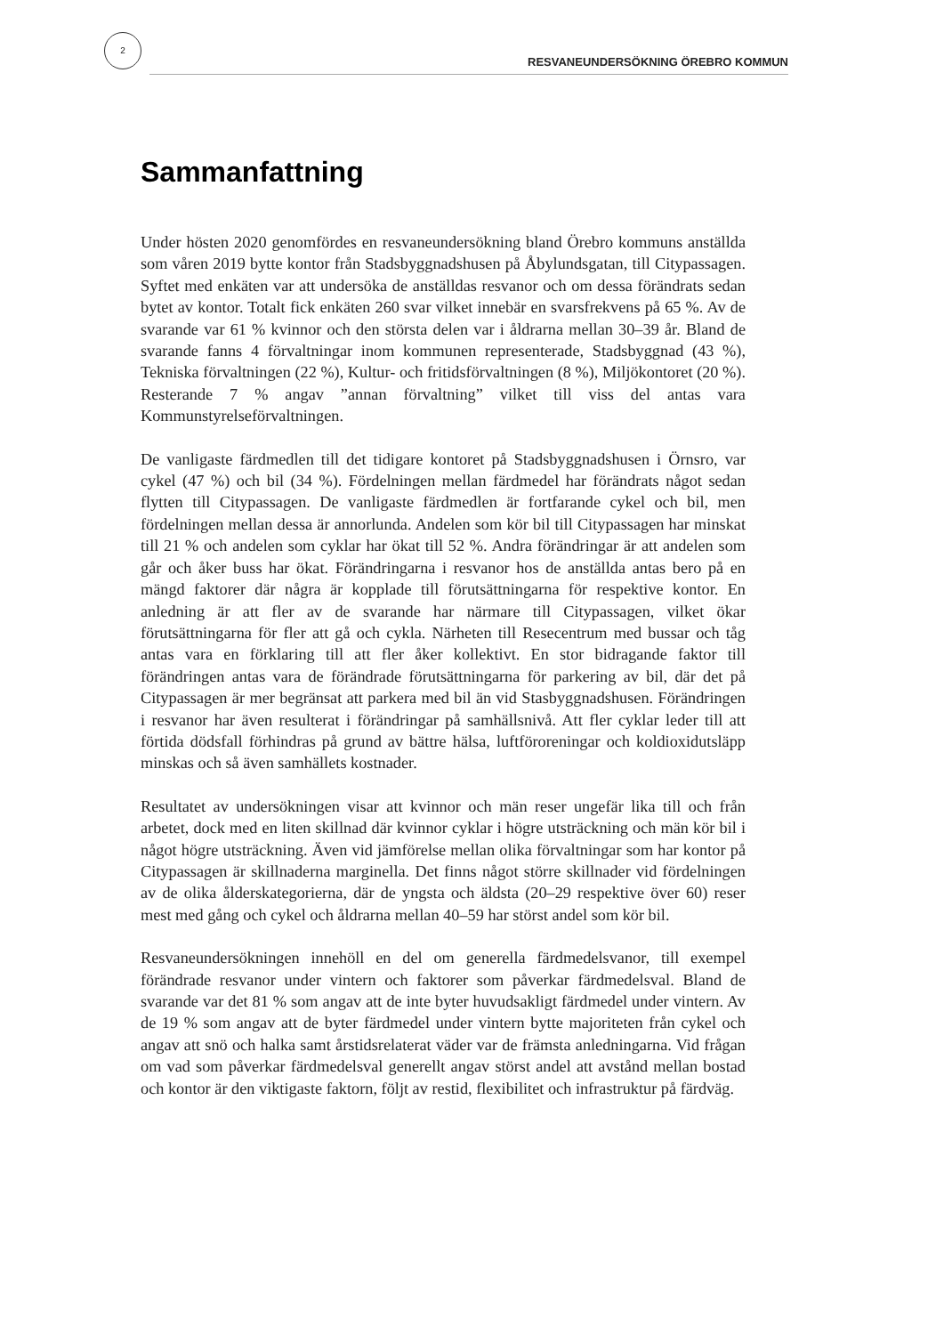2
RESVANEUNDERSÖKNING ÖREBRO KOMMUN
Sammanfattning
Under hösten 2020 genomfördes en resvaneundersökning bland Örebro kommuns anställda som våren 2019 bytte kontor från Stadsbyggnadshusen på Åbylundsgatan, till Citypassagen. Syftet med enkäten var att undersöka de anställdas resvanor och om dessa förändrats sedan bytet av kontor. Totalt fick enkäten 260 svar vilket innebär en svarsfrekvens på 65 %. Av de svarande var 61 % kvinnor och den största delen var i åldrarna mellan 30–39 år. Bland de svarande fanns 4 förvaltningar inom kommunen representerade, Stadsbyggnad (43 %), Tekniska förvaltningen (22 %), Kultur- och fritidsförvaltningen (8 %), Miljökontoret (20 %). Resterande 7 % angav ”annan förvaltning” vilket till viss del antas vara Kommunstyrelseförvaltningen.
De vanligaste färdmedlen till det tidigare kontoret på Stadsbyggnadshusen i Örnsro, var cykel (47 %) och bil (34 %). Fördelningen mellan färdmedel har förändrats något sedan flytten till Citypassagen. De vanligaste färdmedlen är fortfarande cykel och bil, men fördelningen mellan dessa är annorlunda. Andelen som kör bil till Citypassagen har minskat till 21 % och andelen som cyklar har ökat till 52 %. Andra förändringar är att andelen som går och åker buss har ökat. Förändringarna i resvanor hos de anställda antas bero på en mängd faktorer där några är kopplade till förutsättningarna för respektive kontor. En anledning är att fler av de svarande har närmare till Citypassagen, vilket ökar förutsättningarna för fler att gå och cykla. Närheten till Resecentrum med bussar och tåg antas vara en förklaring till att fler åker kollektivt. En stor bidragande faktor till förändringen antas vara de förändrade förutsättningarna för parkering av bil, där det på Citypassagen är mer begränsat att parkera med bil än vid Stasbyggnadshusen. Förändringen i resvanor har även resulterat i förändringar på samhällsnivå. Att fler cyklar leder till att förtida dödsfall förhindras på grund av bättre hälsa, luftföroreningar och koldioxidutsläpp minskas och så även samhällets kostnader.
Resultatet av undersökningen visar att kvinnor och män reser ungefär lika till och från arbetet, dock med en liten skillnad där kvinnor cyklar i högre utsträckning och män kör bil i något högre utsträckning. Även vid jämförelse mellan olika förvaltningar som har kontor på Citypassagen är skillnaderna marginella. Det finns något större skillnader vid fördelningen av de olika ålderskategorierna, där de yngsta och äldsta (20–29 respektive över 60) reser mest med gång och cykel och åldrarna mellan 40–59 har störst andel som kör bil.
Resvaneundersökningen innehöll en del om generella färdmedelsvanor, till exempel förändrade resvanor under vintern och faktorer som påverkar färdmedelsval. Bland de svarande var det 81 % som angav att de inte byter huvudsakligt färdmedel under vintern. Av de 19 % som angav att de byter färdmedel under vintern bytte majoriteten från cykel och angav att snö och halka samt årstidsrelaterat väder var de främsta anledningarna. Vid frågan om vad som påverkar färdmedelsval generellt angav störst andel att avstånd mellan bostad och kontor är den viktigaste faktorn, följt av restid, flexibilitet och infrastruktur på färdväg.